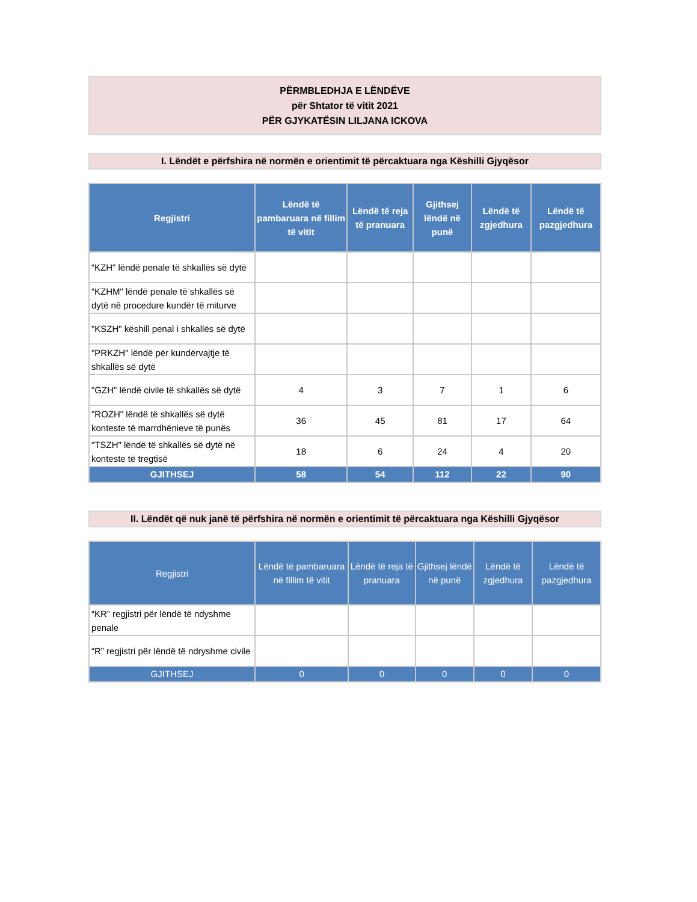PËRMBLEDHJA E LËNDËVE
për Shtator të vitit 2021
PËR GJYKATËSIN LILJANA ICKOVA
I. Lëndët e përfshira në normën e orientimit të përcaktuara nga Këshilli Gjyqësor
| Regjistri | Lëndë të pambaruara në fillim të vitit | Lëndë të reja të pranuara | Gjithsej lëndë në punë | Lëndë të zgjedhura | Lëndë të pazgjedhura |
| --- | --- | --- | --- | --- | --- |
| “KZH" lëndë penale të shkallës së dytë | | | | | |
| “KZHM" lëndë penale të shkallës së dytë në procedure kundër të miturve | | | | | |
| "KSZH" këshill penal i shkallës së dytë | | | | | |
| "PRKZH" lëndë për kundërvajtje të shkallës së dytë | | | | | |
| "GZH" lëndë civile të shkallës së dytë | 4 | 3 | 7 | 1 | 6 |
| "ROZH" lëndë të shkallës së dytë konteste të marrdhënieve të punës | 36 | 45 | 81 | 17 | 64 |
| "TSZH" lëndë të shkallës së dytë në konteste të tregtisë | 18 | 6 | 24 | 4 | 20 |
| GJITHSEJ | 58 | 54 | 112 | 22 | 90 |
II. Lëndët që nuk janë të përfshira në normën e orientimit të përcaktuara nga Këshilli Gjyqësor
| Regjistri | Lëndë të pambaruara në fillim të vitit | Lëndë të reja të pranuara | Gjithsej lëndë në punë | Lëndë të zgjedhura | Lëndë të pazgjedhura |
| --- | --- | --- | --- | --- | --- |
| “KR” regjistri për lëndë të ndyshme penale | | | | | |
| “R” regjistri për lëndë të ndryshme civile | | | | | |
| GJITHSEJ | 0 | 0 | 0 | 0 | 0 |